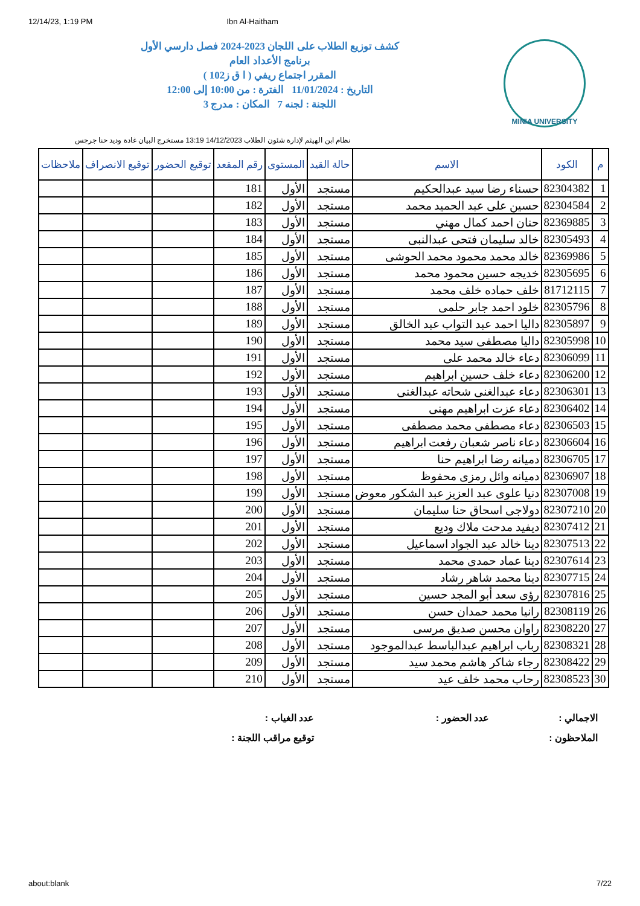12/14/23, 1:19 PM Ibn Al-Haitham
MINIA UNIVERSITY
كشف توزيع الطلاب على اللجان 2023-2024 فصل دارسي الأول
برنامج الأعداد العام
المقرر اجتماع ريفي ( ا ق ز102 )
التاريخ : 11/01/2024 الفترة : من 10:00 إلى 12:00
اللجنة : لجنه 7 المكان : مدرج 3
نظام ابن الهيثم لإدارة شئون الطلاب 14/12/2023 13:19 مستخرج البيان غادة وديد حنا جرجس
| م | الكود | الاسم | حالة القيد | المستوى | رقم المقعد | توقيع الحضور | توقيع الانصراف | ملاحظات |
| --- | --- | --- | --- | --- | --- | --- | --- | --- |
| 1 | 82304382 | حسناء رضا سيد عبدالحكيم | مستجد | الأول | 181 | | | |
| 2 | 82304584 | حسين على عبد الحميد محمد | مستجد | الأول | 182 | | | |
| 3 | 82369885 | حنان احمد كمال مهني | مستجد | الأول | 183 | | | |
| 4 | 82305493 | خالد سليمان فتحى عبدالنبى | مستجد | الأول | 184 | | | |
| 5 | 82369986 | خالد محمد محمود محمد الحوشى | مستجد | الأول | 185 | | | |
| 6 | 82305695 | خديجه حسين محمود محمد | مستجد | الأول | 186 | | | |
| 7 | 81712115 | خلف حماده خلف محمد | مستجد | الأول | 187 | | | |
| 8 | 82305796 | خلود احمد جابر حلمى | مستجد | الأول | 188 | | | |
| 9 | 82305897 | داليا احمد عبد التواب عبد الخالق | مستجد | الأول | 189 | | | |
| 10 | 82305998 | داليا مصطفى سيد محمد | مستجد | الأول | 190 | | | |
| 11 | 82306099 | دعاء خالد محمد على | مستجد | الأول | 191 | | | |
| 12 | 82306200 | دعاء خلف حسين ابراهيم | مستجد | الأول | 192 | | | |
| 13 | 82306301 | دعاء عبدالغنى شحاته عبدالغنى | مستجد | الأول | 193 | | | |
| 14 | 82306402 | دعاء عزت ابراهيم مهنى | مستجد | الأول | 194 | | | |
| 15 | 82306503 | دعاء مصطفى محمد مصطفى | مستجد | الأول | 195 | | | |
| 16 | 82306604 | دعاء ناصر شعبان رفعت ابراهيم | مستجد | الأول | 196 | | | |
| 17 | 82306705 | دميانه رضا ابراهيم حنا | مستجد | الأول | 197 | | | |
| 18 | 82306907 | دميانه وائل رمزى محفوظ | مستجد | الأول | 198 | | | |
| 19 | 82307008 | دنيا علوى عبد العزيز عبد الشكور معوض | مستجد | الأول | 199 | | | |
| 20 | 82307210 | دولاجى اسحاق حنا سليمان | مستجد | الأول | 200 | | | |
| 21 | 82307412 | ديفيد مدحت ملاك وديع | مستجد | الأول | 201 | | | |
| 22 | 82307513 | دينا خالد عبد الجواد اسماعيل | مستجد | الأول | 202 | | | |
| 23 | 82307614 | دينا عماد حمدى محمد | مستجد | الأول | 203 | | | |
| 24 | 82307715 | دينا محمد شاهر رشاد | مستجد | الأول | 204 | | | |
| 25 | 82307816 | رؤى سعد أبو المجد حسين | مستجد | الأول | 205 | | | |
| 26 | 82308119 | رانيا محمد حمدان حسن | مستجد | الأول | 206 | | | |
| 27 | 82308220 | راوان محسن صديق مرسى | مستجد | الأول | 207 | | | |
| 28 | 82308321 | رباب ابراهيم عبدالباسط عبدالموجود | مستجد | الأول | 208 | | | |
| 29 | 82308422 | رجاء شاكر هاشم محمد سيد | مستجد | الأول | 209 | | | |
| 30 | 82308523 | رحاب محمد خلف عيد | مستجد | الأول | 210 | | | |
الاجمالي :
عدد الحضور :
عدد الغياب :
الملاحظون :
توقيع مراقب اللجنة :
about:blank 7/22